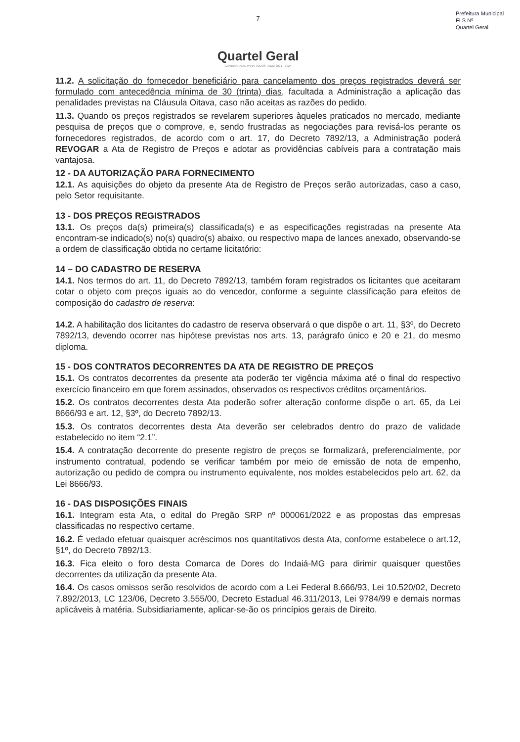Prefeitura Municipal
FLS Nº
Quartel Geral
7
Quartel Geral
GOVERNANDO PARA TODOS | ADM 2021 - 2024
11.2. A solicitação do fornecedor beneficiário para cancelamento dos preços registrados deverá ser formulado com antecedência mínima de 30 (trinta) dias, facultada a Administração a aplicação das penalidades previstas na Cláusula Oitava, caso não aceitas as razões do pedido.
11.3. Quando os preços registrados se revelarem superiores àqueles praticados no mercado, mediante pesquisa de preços que o comprove, e, sendo frustradas as negociações para revisá-los perante os fornecedores registrados, de acordo com o art. 17, do Decreto 7892/13, a Administração poderá REVOGAR a Ata de Registro de Preços e adotar as providências cabíveis para a contratação mais vantajosa.
12 - DA AUTORIZAÇÃO PARA FORNECIMENTO
12.1. As aquisições do objeto da presente Ata de Registro de Preços serão autorizadas, caso a caso, pelo Setor requisitante.
13 - DOS PREÇOS REGISTRADOS
13.1. Os preços da(s) primeira(s) classificada(s) e as especificações registradas na presente Ata encontram-se indicado(s) no(s) quadro(s) abaixo, ou respectivo mapa de lances anexado, observando-se a ordem de classificação obtida no certame licitatório:
14 – DO CADASTRO DE RESERVA
14.1. Nos termos do art. 11, do Decreto 7892/13, também foram registrados os licitantes que aceitaram cotar o objeto com preços iguais ao do vencedor, conforme a seguinte classificação para efeitos de composição do cadastro de reserva:
14.2. A habilitação dos licitantes do cadastro de reserva observará o que dispõe o art. 11, §3º, do Decreto 7892/13, devendo ocorrer nas hipótese previstas nos arts. 13, parágrafo único e 20 e 21, do mesmo diploma.
15 - DOS CONTRATOS DECORRENTES DA ATA DE REGISTRO DE PREÇOS
15.1. Os contratos decorrentes da presente ata poderão ter vigência máxima até o final do respectivo exercício financeiro em que forem assinados, observados os respectivos créditos orçamentários.
15.2. Os contratos decorrentes desta Ata poderão sofrer alteração conforme dispõe o art. 65, da Lei 8666/93 e art. 12, §3º, do Decreto 7892/13.
15.3. Os contratos decorrentes desta Ata deverão ser celebrados dentro do prazo de validade estabelecido no item “2.1”.
15.4. A contratação decorrente do presente registro de preços se formalizará, preferencialmente, por instrumento contratual, podendo se verificar também por meio de emissão de nota de empenho, autorização ou pedido de compra ou instrumento equivalente, nos moldes estabelecidos pelo art. 62, da Lei 8666/93.
16 - DAS DISPOSIÇÕES FINAIS
16.1. Integram esta Ata, o edital do Pregão SRP nº 000061/2022 e as propostas das empresas classificadas no respectivo certame.
16.2. É vedado efetuar quaisquer acréscimos nos quantitativos desta Ata, conforme estabelece o art.12, §1º, do Decreto 7892/13.
16.3. Fica eleito o foro desta Comarca de Dores do Indaiá-MG para dirimir quaisquer questões decorrentes da utilização da presente Ata.
16.4. Os casos omissos serão resolvidos de acordo com a Lei Federal 8.666/93, Lei 10.520/02, Decreto 7.892/2013, LC 123/06, Decreto 3.555/00, Decreto Estadual 46.311/2013, Lei 9784/99 e demais normas aplicáveis à matéria. Subsidiariamente, aplicar-se-ão os princípios gerais de Direito.